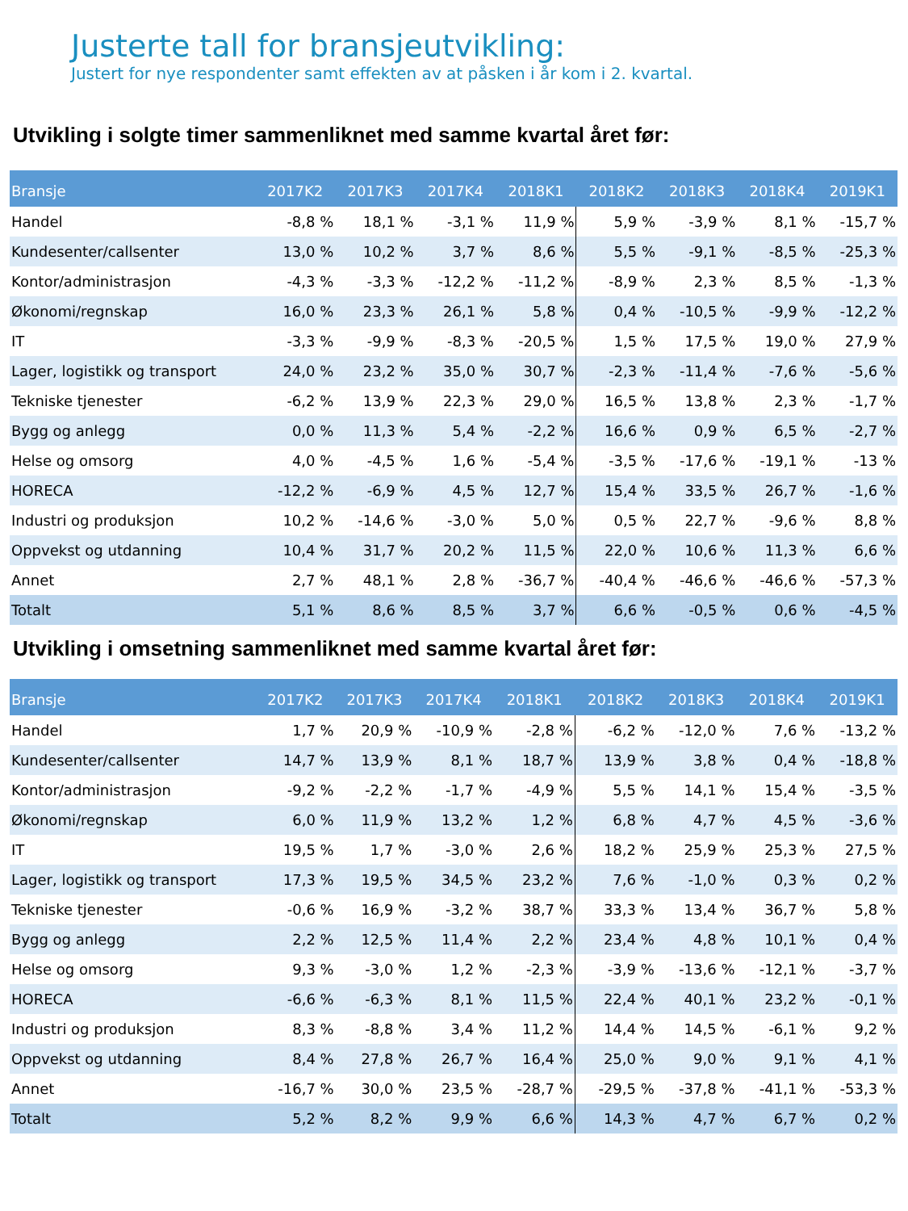Justerte tall for bransjeutvikling:
Justert for nye respondenter samt effekten av at påsken i år kom i 2. kvartal.
Utvikling i solgte timer sammenliknet med samme kvartal året før:
| Bransje | 2017K2 | 2017K3 | 2017K4 | 2018K1 | 2018K2 | 2018K3 | 2018K4 | 2019K1 |
| --- | --- | --- | --- | --- | --- | --- | --- | --- |
| Handel | -8,8 % | 18,1 % | -3,1 % | 11,9 % | 5,9 % | -3,9 % | 8,1 % | -15,7 % |
| Kundesenter/callsenter | 13,0 % | 10,2 % | 3,7 % | 8,6 % | 5,5 % | -9,1 % | -8,5 % | -25,3 % |
| Kontor/administrasjon | -4,3 % | -3,3 % | -12,2 % | -11,2 % | -8,9 % | 2,3 % | 8,5 % | -1,3 % |
| Økonomi/regnskap | 16,0 % | 23,3 % | 26,1 % | 5,8 % | 0,4 % | -10,5 % | -9,9 % | -12,2 % |
| IT | -3,3 % | -9,9 % | -8,3 % | -20,5 % | 1,5 % | 17,5 % | 19,0 % | 27,9 % |
| Lager, logistikk og transport | 24,0 % | 23,2 % | 35,0 % | 30,7 % | -2,3 % | -11,4 % | -7,6 % | -5,6 % |
| Tekniske tjenester | -6,2 % | 13,9 % | 22,3 % | 29,0 % | 16,5 % | 13,8 % | 2,3 % | -1,7 % |
| Bygg og anlegg | 0,0 % | 11,3 % | 5,4 % | -2,2 % | 16,6 % | 0,9 % | 6,5 % | -2,7 % |
| Helse og omsorg | 4,0 % | -4,5 % | 1,6 % | -5,4 % | -3,5 % | -17,6 % | -19,1 % | -13 % |
| HORECA | -12,2 % | -6,9 % | 4,5 % | 12,7 % | 15,4 % | 33,5 % | 26,7 % | -1,6 % |
| Industri og produksjon | 10,2 % | -14,6 % | -3,0 % | 5,0 % | 0,5 % | 22,7 % | -9,6 % | 8,8 % |
| Oppvekst og utdanning | 10,4 % | 31,7 % | 20,2 % | 11,5 % | 22,0 % | 10,6 % | 11,3 % | 6,6 % |
| Annet | 2,7 % | 48,1 % | 2,8 % | -36,7 % | -40,4 % | -46,6 % | -46,6 % | -57,3 % |
| Totalt | 5,1 % | 8,6 % | 8,5 % | 3,7 % | 6,6 % | -0,5 % | 0,6 % | -4,5 % |
Utvikling i omsetning sammenliknet med samme kvartal året før:
| Bransje | 2017K2 | 2017K3 | 2017K4 | 2018K1 | 2018K2 | 2018K3 | 2018K4 | 2019K1 |
| --- | --- | --- | --- | --- | --- | --- | --- | --- |
| Handel | 1,7 % | 20,9 % | -10,9 % | -2,8 % | -6,2 % | -12,0 % | 7,6 % | -13,2 % |
| Kundesenter/callsenter | 14,7 % | 13,9 % | 8,1 % | 18,7 % | 13,9 % | 3,8 % | 0,4 % | -18,8 % |
| Kontor/administrasjon | -9,2 % | -2,2 % | -1,7 % | -4,9 % | 5,5 % | 14,1 % | 15,4 % | -3,5 % |
| Økonomi/regnskap | 6,0 % | 11,9 % | 13,2 % | 1,2 % | 6,8 % | 4,7 % | 4,5 % | -3,6 % |
| IT | 19,5 % | 1,7 % | -3,0 % | 2,6 % | 18,2 % | 25,9 % | 25,3 % | 27,5 % |
| Lager, logistikk og transport | 17,3 % | 19,5 % | 34,5 % | 23,2 % | 7,6 % | -1,0 % | 0,3 % | 0,2 % |
| Tekniske tjenester | -0,6 % | 16,9 % | -3,2 % | 38,7 % | 33,3 % | 13,4 % | 36,7 % | 5,8 % |
| Bygg og anlegg | 2,2 % | 12,5 % | 11,4 % | 2,2 % | 23,4 % | 4,8 % | 10,1 % | 0,4 % |
| Helse og omsorg | 9,3 % | -3,0 % | 1,2 % | -2,3 % | -3,9 % | -13,6 % | -12,1 % | -3,7 % |
| HORECA | -6,6 % | -6,3 % | 8,1 % | 11,5 % | 22,4 % | 40,1 % | 23,2 % | -0,1 % |
| Industri og produksjon | 8,3 % | -8,8 % | 3,4 % | 11,2 % | 14,4 % | 14,5 % | -6,1 % | 9,2 % |
| Oppvekst og utdanning | 8,4 % | 27,8 % | 26,7 % | 16,4 % | 25,0 % | 9,0 % | 9,1 % | 4,1 % |
| Annet | -16,7 % | 30,0 % | 23,5 % | -28,7 % | -29,5 % | -37,8 % | -41,1 % | -53,3 % |
| Totalt | 5,2 % | 8,2 % | 9,9 % | 6,6 % | 14,3 % | 4,7 % | 6,7 % | 0,2 % |